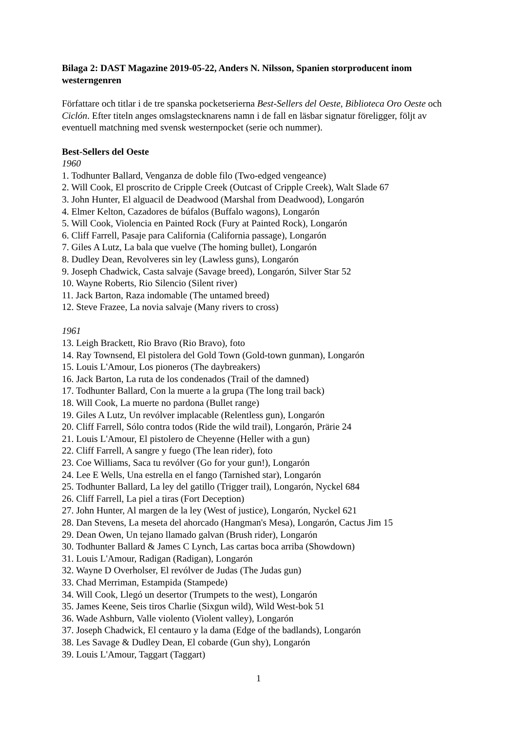Bilaga 2: DAST Magazine 2019-05-22, Anders N. Nilsson, Spanien storproducent inom westerngenren
Författare och titlar i de tre spanska pocketserierna Best-Sellers del Oeste, Biblioteca Oro Oeste och Ciclón. Efter titeln anges omslagstecknarens namn i de fall en läsbar signatur föreligger, följt av eventuell matchning med svensk westernpocket (serie och nummer).
Best-Sellers del Oeste
1960
1. Todhunter Ballard, Venganza de doble filo (Two-edged vengeance)
2. Will Cook, El proscrito de Cripple Creek (Outcast of Cripple Creek), Walt Slade 67
3. John Hunter, El alguacil de Deadwood (Marshal from Deadwood), Longarón
4. Elmer Kelton, Cazadores de búfalos (Buffalo wagons), Longarón
5. Will Cook, Violencia en Painted Rock (Fury at Painted Rock), Longarón
6. Cliff Farrell, Pasaje para California (California passage), Longarón
7. Giles A Lutz, La bala que vuelve (The homing bullet), Longarón
8. Dudley Dean, Revolveres sin ley (Lawless guns), Longarón
9. Joseph Chadwick, Casta salvaje (Savage breed), Longarón, Silver Star 52
10. Wayne Roberts, Rio Silencio (Silent river)
11. Jack Barton, Raza indomable (The untamed breed)
12. Steve Frazee, La novia salvaje (Many rivers to cross)
1961
13. Leigh Brackett, Rio Bravo (Rio Bravo), foto
14. Ray Townsend, El pistolera del Gold Town (Gold-town gunman), Longarón
15. Louis L'Amour, Los pioneros (The daybreakers)
16. Jack Barton, La ruta de los condenados (Trail of the damned)
17. Todhunter Ballard, Con la muerte a la grupa (The long trail back)
18. Will Cook, La muerte no pardona (Bullet range)
19. Giles A Lutz, Un revólver implacable (Relentless gun), Longarón
20. Cliff Farrell, Sólo contra todos (Ride the wild trail), Longarón, Prärie 24
21. Louis L'Amour, El pistolero de Cheyenne (Heller with a gun)
22. Cliff Farrell, A sangre y fuego (The lean rider), foto
23. Coe Williams, Saca tu revólver (Go for your gun!), Longarón
24. Lee E Wells, Una estrella en el fango (Tarnished star), Longarón
25. Todhunter Ballard, La ley del gatillo (Trigger trail), Longarón, Nyckel 684
26. Cliff Farrell, La piel a tiras (Fort Deception)
27. John Hunter, Al margen de la ley (West of justice), Longarón, Nyckel 621
28. Dan Stevens, La meseta del ahorcado (Hangman's Mesa), Longarón, Cactus Jim 15
29. Dean Owen, Un tejano llamado galvan (Brush rider), Longarón
30. Todhunter Ballard & James C Lynch, Las cartas boca arriba (Showdown)
31. Louis L'Amour, Radigan (Radigan), Longarón
32. Wayne D Overholser, El revólver de Judas (The Judas gun)
33. Chad Merriman, Estampida (Stampede)
34. Will Cook, Llegó un desertor (Trumpets to the west), Longarón
35. James Keene, Seis tiros Charlie (Sixgun wild), Wild West-bok 51
36. Wade Ashburn, Valle violento (Violent valley), Longarón
37. Joseph Chadwick, El centauro y la dama (Edge of the badlands), Longarón
38. Les Savage & Dudley Dean, El cobarde (Gun shy), Longarón
39. Louis L'Amour, Taggart (Taggart)
1